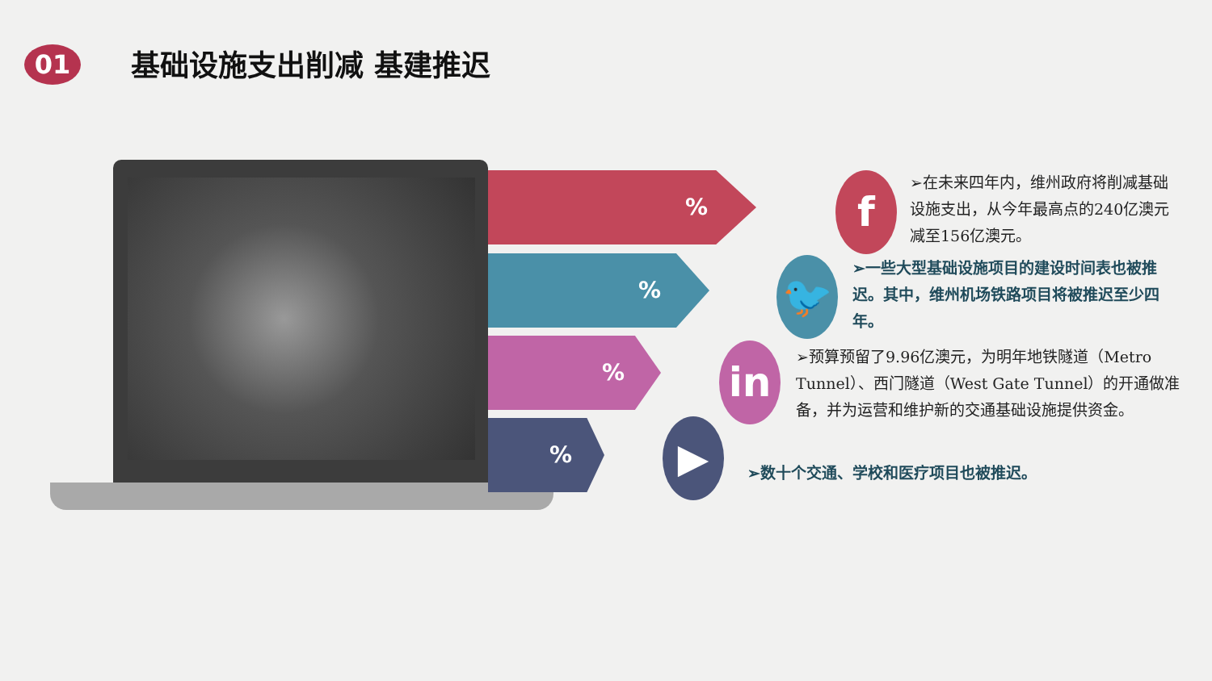01 基础设施支出削减 基建推迟
%
%
%
%
f
🐦
in
▶
➢在未来四年内，维州政府将削减基础设施支出，从今年最高点的240亿澳元减至156亿澳元。
➢一些大型基础设施项目的建设时间表也被推迟。其中，维州机场铁路项目将被推迟至少四年。
➢预算预留了9.96亿澳元，为明年地铁隧道（Metro Tunnel）、西门隧道（West Gate Tunnel）的开通做准备，并为运营和维护新的交通基础设施提供资金。
➢数十个交通、学校和医疗项目也被推迟。